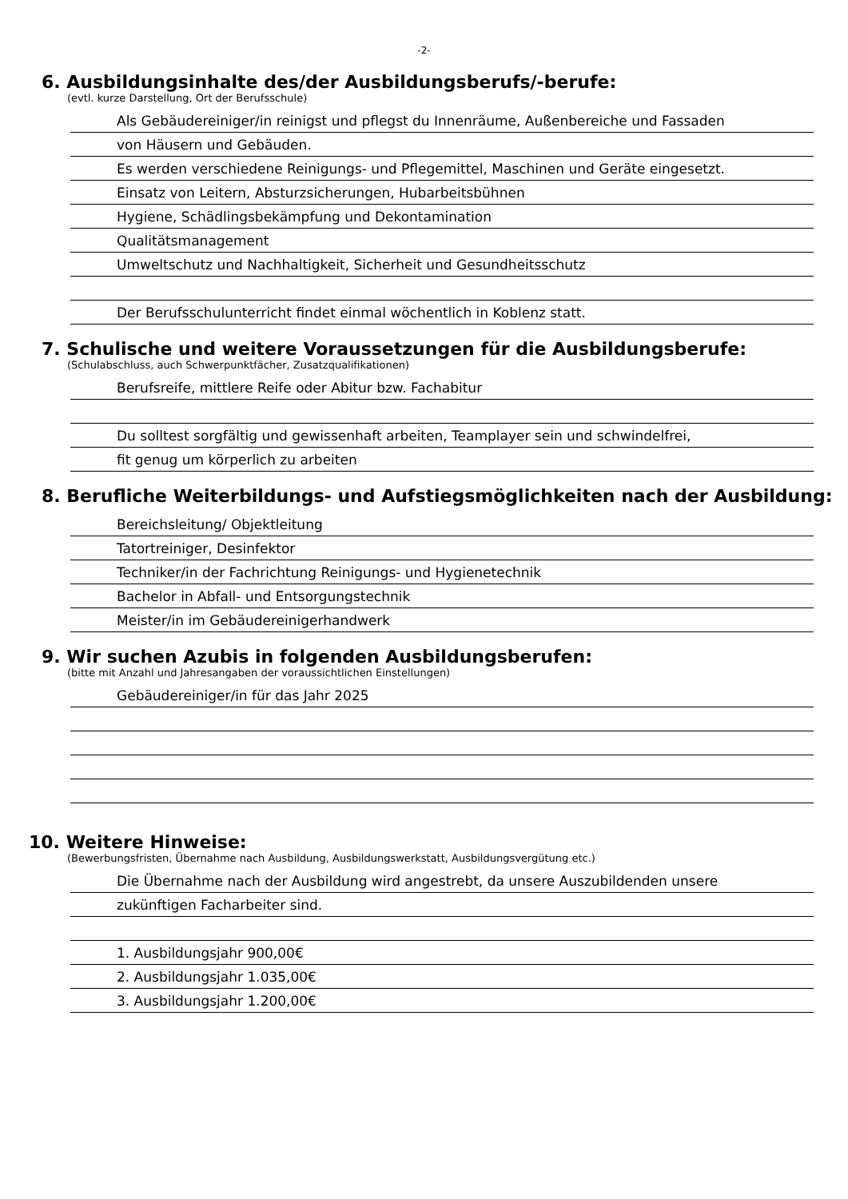-2-
6. Ausbildungsinhalte des/der Ausbildungsberufs/-berufe:
(evtl. kurze Darstellung, Ort der Berufsschule)
Als Gebäudereiniger/in reinigst und pflegst du Innenräume, Außenbereiche und Fassaden
von Häusern und Gebäuden.
Es werden verschiedene Reinigungs- und Pflegemittel, Maschinen und Geräte eingesetzt.
Einsatz von Leitern, Absturzsicherungen, Hubarbeitsbühnen
Hygiene, Schädlingsbekämpfung und Dekontamination
Qualitätsmanagement
Umweltschutz und Nachhaltigkeit, Sicherheit und Gesundheitsschutz
Der Berufsschulunterricht findet einmal wöchentlich in Koblenz statt.
7. Schulische und weitere Voraussetzungen für die Ausbildungsberufe:
(Schulabschluss, auch Schwerpunktfächer, Zusatzqualifikationen)
Berufsreife, mittlere Reife oder Abitur bzw. Fachabitur
Du solltest sorgfältig und gewissenhaft arbeiten, Teamplayer sein und schwindelfrei,
fit genug um körperlich zu arbeiten
8. Berufliche Weiterbildungs- und Aufstiegsmöglichkeiten nach der Ausbildung:
Bereichsleitung/ Objektleitung
Tatortreiniger, Desinfektor
Techniker/in der Fachrichtung Reinigungs- und Hygienetechnik
Bachelor in Abfall- und Entsorgungstechnik
Meister/in im Gebäudereinigerhandwerk
9. Wir suchen Azubis in folgenden Ausbildungsberufen:
(bitte mit Anzahl und Jahresangaben der voraussichtlichen Einstellungen)
Gebäudereiniger/in für das Jahr 2025
10. Weitere Hinweise:
(Bewerbungsfristen, Übernahme nach Ausbildung, Ausbildungswerkstatt, Ausbildungsvergütung etc.)
Die Übernahme nach der Ausbildung wird angestrebt, da unsere Auszubildenden unsere
zukünftigen Facharbeiter sind.
1. Ausbildungsjahr 900,00€
2. Ausbildungsjahr 1.035,00€
3. Ausbildungsjahr 1.200,00€